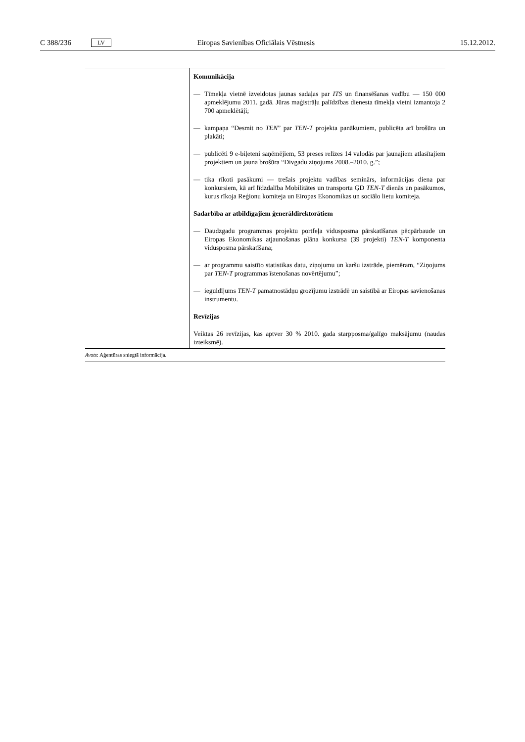C 388/236 LV Eiropas Savienības Oficiālais Vēstnesis 15.12.2012.
| | Komunikācija — Tīmekļa vietnē izveidotas jaunas sadaļas par ITS un finansēšanas vadību — 150 000 apmeklējumu 2011. gadā. Jūras maģistrāļu palīdzības dienesta tīmekļa vietni izmantoja 2 700 apmeklētāji; — kampaņa “Desmit no TEN ” par TEN-T projekta panākumiem, publicēta arī brošūra un plakāti; — publicēti 9 e-biļeteni saņēmējiem, 53 preses relīzes 14 valodās par jaunajiem atlasītajiem projektiem un jauna brošūra “Divgadu ziņojums 2008.–2010. g.”; — tika rīkoti pasākumi — trešais projektu vadības seminārs, informācijas diena par konkursiem, kā arī līdzdalība Mobilitātes un transporta ĢD TEN-T dienās un pasākumos, kurus rīkoja Reģionu komiteja un Eiropas Ekonomikas un sociālo lietu komiteja. Sadarbība ar atbildīgajiem ģenerāldirektorātiem — Daudzgadu programmas projektu portfeļa vidusposma pārskatīšanas pēcpārbaude un Eiropas Ekonomikas atjaunošanas plāna konkursa (39 projekti) TEN-T komponenta vidusposma pārskatīšana; — ar programmu saistīto statistikas datu, ziņojumu un karšu izstrāde, piemēram, “Ziņojums par TEN-T programmas īstenošanas novērtējumu”; — ieguldījums TEN-T pamatnostādņu grozījumu izstrādē un saistībā ar Eiropas savienošanas instrumentu. Revīzijas Veiktas 26 revīzijas, kas aptver 30 % 2010. gada starpposma/galīgo maksājumu (naudas izteiksmē). |
Avots: Aģentūras sniegtā informācija.